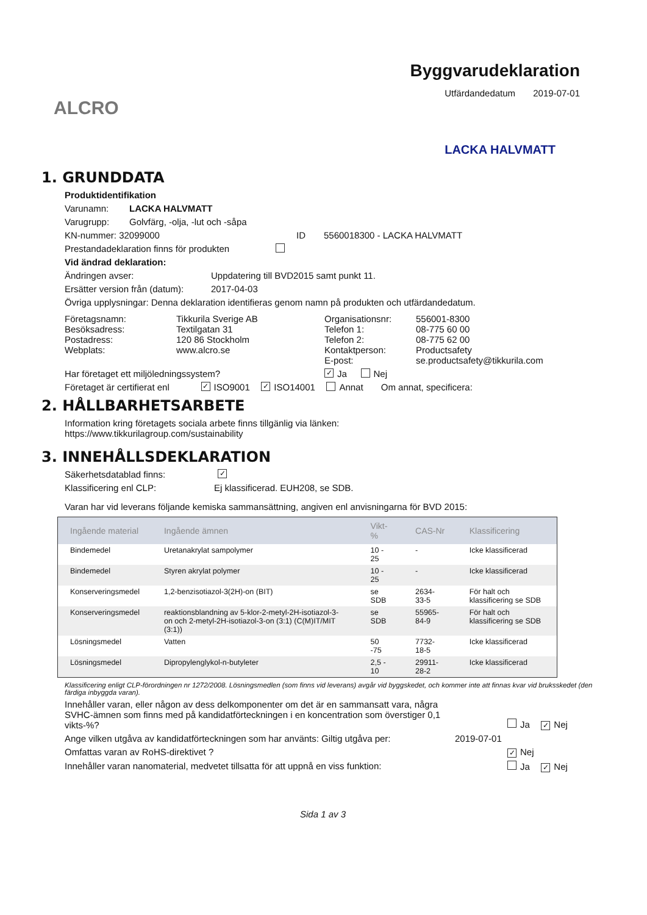ALCRO
Byggvarudeklaration
Utfärdandedatum 2019-07-01
LACKA HALVMATT
1. GRUNDDATA
Produktidentifikation
Varunamn: LACKA HALVMATT
Varugrupp: Golvfärg, -olja, -lut och -såpa
KN-nummer: 32099000 ID 5560018300 - LACKA HALVMATT
Prestandadeklaration finns för produkten
Vid ändrad deklaration:
Ändringen avser: Uppdatering till BVD2015 samt punkt 11.
Ersätter version från (datum): 2017-04-03
Övriga upplysningar: Denna deklaration identifieras genom namn på produkten och utfärdandedatum.
Företagsnamn:
Besöksadress:
Postadress:
Webplats:
Tikkurila Sverige AB
Textilgatan 31
120 86 Stockholm
www.alcro.se
Organisationsnr:
Telefon 1:
Telefon 2:
Kontaktperson:
E-post:
556001-8300
08-775 60 00
08-775 62 00
Productsafety
se.productsafety@tikkurila.com
Har företaget ett miljöledningssystem? ✓ Ja Nej
Företaget är certifierat enl ✓ ISO9001 ✓ ISO14001 Annat Om annat, specificera:
2. HÅLLBARHETSARBETE
Information kring företagets sociala arbete finns tillgänlig via länken:
https://www.tikkurilagroup.com/sustainability
3. INNEHÅLLSDEKLARATION
Säkerhetsdatablad finns: ✓
Klassificering enl CLP: Ej klassificerad. EUH208, se SDB.
Varan har vid leverans följande kemiska sammansättning, angiven enl anvisningarna för BVD 2015:
| Ingående material | Ingående ämnen | Vikt-% | CAS-Nr | Klassificering |
| --- | --- | --- | --- | --- |
| Bindemedel | Uretanakrylat sampolymer | 10 - 25 | - | Icke klassificerad |
| Bindemedel | Styren akrylat polymer | 10 - 25 | - | Icke klassificerad |
| Konserveringsmedel | 1,2-benzisotiazol-3(2H)-on (BIT) | se SDB | 2634-33-5 | För halt och klassificering se SDB |
| Konserveringsmedel | reaktionsblandning av 5-klor-2-metyl-2H-isotiazol-3-on och 2-metyl-2H-isotiazol-3-on (3:1) (C(M)IT/MIT (3:1)) | se SDB | 55965-84-9 | För halt och klassificering se SDB |
| Lösningsmedel | Vatten | 50 -75 | 7732-18-5 | Icke klassificerad |
| Lösningsmedel | Dipropylenglykol-n-butyleter | 2,5 - 10 | 29911-28-2 | Icke klassificerad |
Klassificering enligt CLP-förordningen nr 1272/2008. Lösningsmedlen (som finns vid leverans) avgår vid byggskedet, och kommer inte att finnas kvar vid bruksskedet (den färdiga inbyggda varan).
Innehåller varan, eller någon av dess delkomponenter om det är en sammansatt vara, några SVHC-ämnen som finns med på kandidatförteckningen i en koncentration som överstiger 0,1 vikts-%? Ja ✓ Nej
Ange vilken utgåva av kandidatförteckningen som har använts: Giltig utgåva per: 2019-07-01
Omfattas varan av RoHS-direktivet ? ✓ Nej
Innehåller varan nanomaterial, medvetet tillsatta för att uppnå en viss funktion: Ja ✓ Nej
Sida 1 av 3